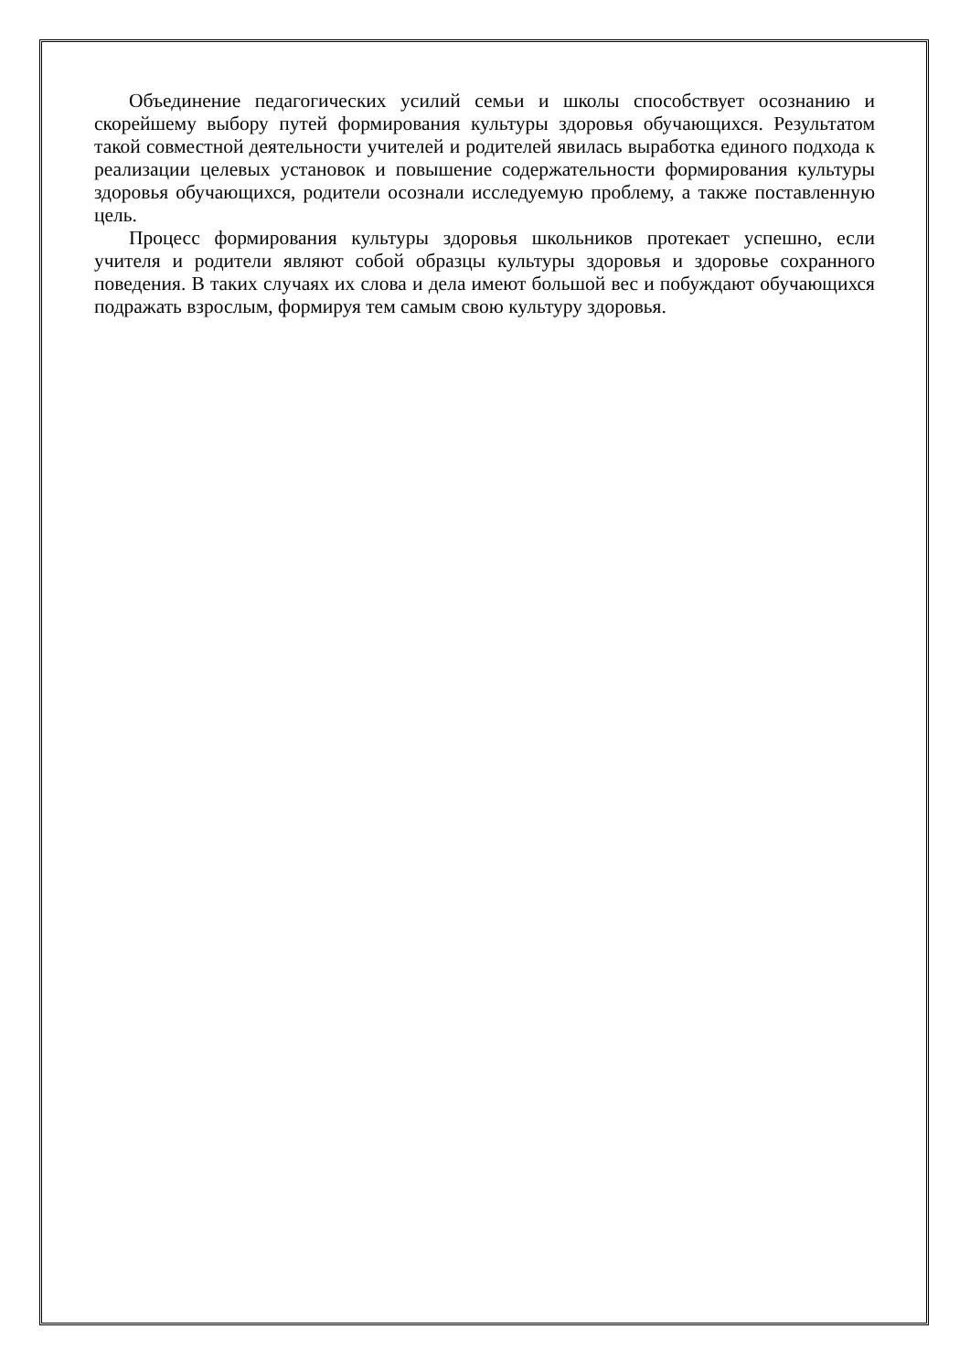Объединение педагогических усилий семьи и школы способствует осознанию и скорейшему выбору путей формирования культуры здоровья обучающихся. Результатом такой совместной деятельности учителей и родителей явилась выработка единого подхода к реализации целевых установок и повышение содержательности формирования культуры здоровья обучающихся, родители осознали исследуемую проблему, а также поставленную цель.
Процесс формирования культуры здоровья школьников протекает успешно, если учителя и родители являют собой образцы культуры здоровья и здоровье сохранного поведения. В таких случаях их слова и дела имеют большой вес и побуждают обучающихся подражать взрослым, формируя тем самым свою культуру здоровья.